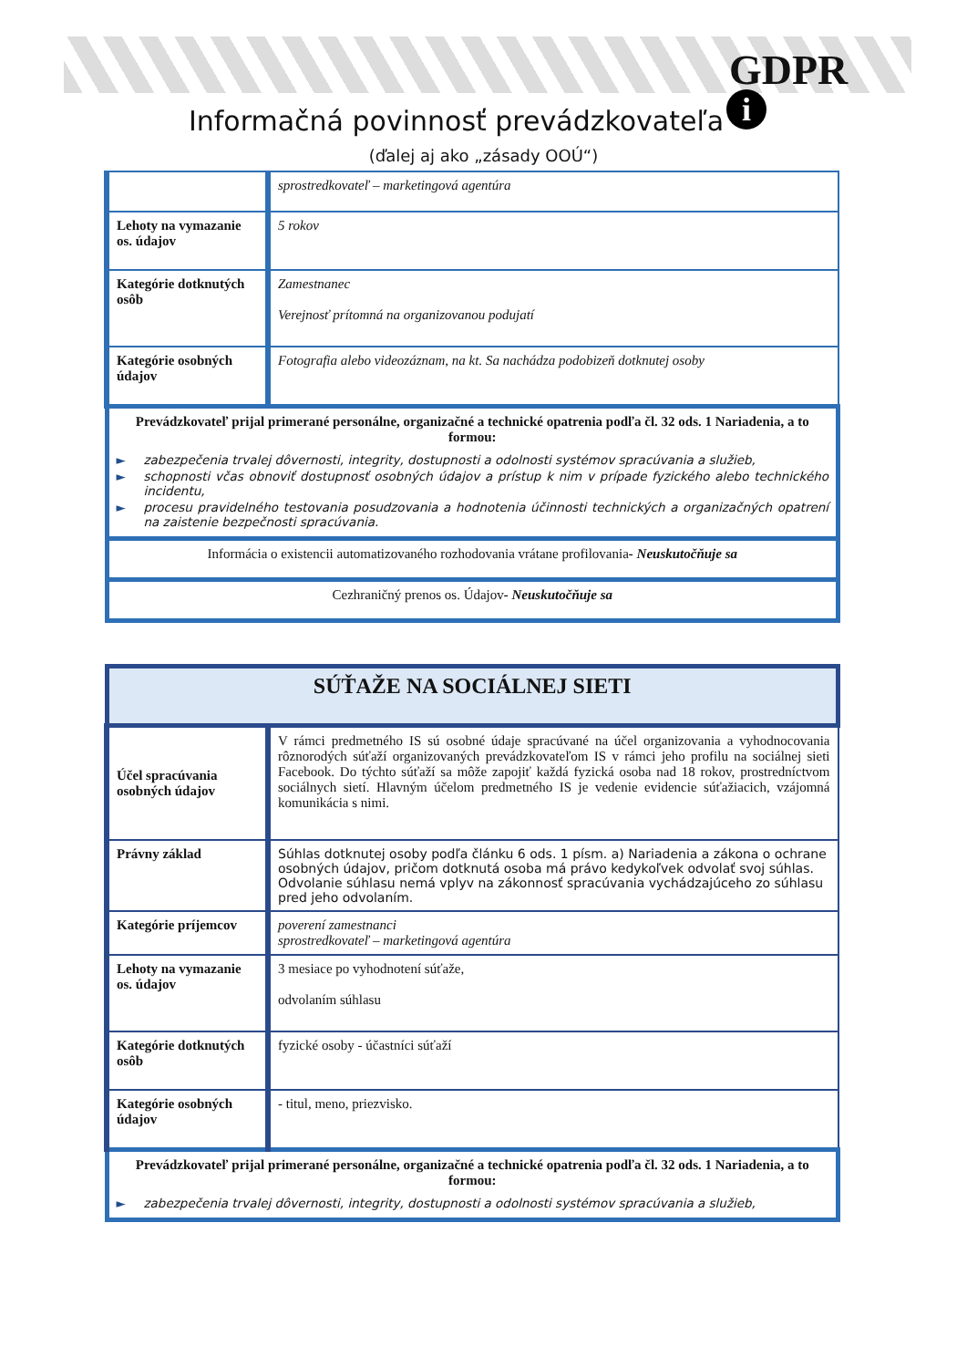GDPR
i
Informačná povinnosť prevádzkovateľa
(ďalej aj ako „zásady OOÚ“)
| | sprostredkovateľ – marketingová agentúra |
| Lehoty na vymazanie os. údajov | 5 rokov |
| Kategórie dotknutých osôb | Zamestnanec Verejnosť prítomná na organizovanou podujatí |
| Kategórie osobných údajov | Fotografia alebo videozáznam, na kt. Sa nachádza podobizeň dotknutej osoby |
| Prevádzkovateľ prijal primerané personálne, organizačné a technické opatrenia podľa čl. 32 ods. 1 Nariadenia, a to formou: ► zabezpečenia trvalej dôvernosti, integrity, dostupnosti a odolnosti systémov spracúvania a služieb, ► schopnosti včas obnoviť dostupnosť osobných údajov a prístup k nim v prípade fyzického alebo technického incidentu, ► procesu pravidelného testovania posudzovania a hodnotenia účinnosti technických a organizačných opatrení na zaistenie bezpečnosti spracúvania. | |
| Informácia o existencii automatizovaného rozhodovania vrátane profilovania - Neuskutočňuje sa | |
| Cezhraničný prenos os. Údajov - Neuskutočňuje sa | |
| SÚŤAŽE NA SOCIÁLNEJ SIETI | |
| Účel spracúvania osobných údajov | V rámci predmetného IS sú osobné údaje spracúvané na účel organizovania a vyhodnocovania rôznorodých súťaží organizovaných prevádzkovateľom IS v rámci jeho profilu na sociálnej sieti Facebook. Do týchto súťaží sa môže zapojiť každá fyzická osoba nad 18 rokov, prostredníctvom sociálnych sietí. Hlavným účelom predmetného IS je vedenie evidencie súťažiacich, vzájomná komunikácia s nimi. |
| Právny základ | Súhlas dotknutej osoby podľa článku 6 ods. 1 písm. a) Nariadenia a zákona o ochrane osobných údajov, pričom dotknutá osoba má právo kedykoľvek odvolať svoj súhlas. Odvolanie súhlasu nemá vplyv na zákonnosť spracúvania vychádzajúceho zo súhlasu pred jeho odvolaním. |
| Kategórie príjemcov | poverení zamestnanci sprostredkovateľ – marketingová agentúra |
| Lehoty na vymazanie os. údajov | 3 mesiace po vyhodnotení súťaže, odvolaním súhlasu |
| Kategórie dotknutých osôb | fyzické osoby - účastníci súťaží |
| Kategórie osobných údajov | - titul, meno, priezvisko. |
| Prevádzkovateľ prijal primerané personálne, organizačné a technické opatrenia podľa čl. 32 ods. 1 Nariadenia, a to formou: ► zabezpečenia trvalej dôvernosti, integrity, dostupnosti a odolnosti systémov spracúvania a služieb, | |